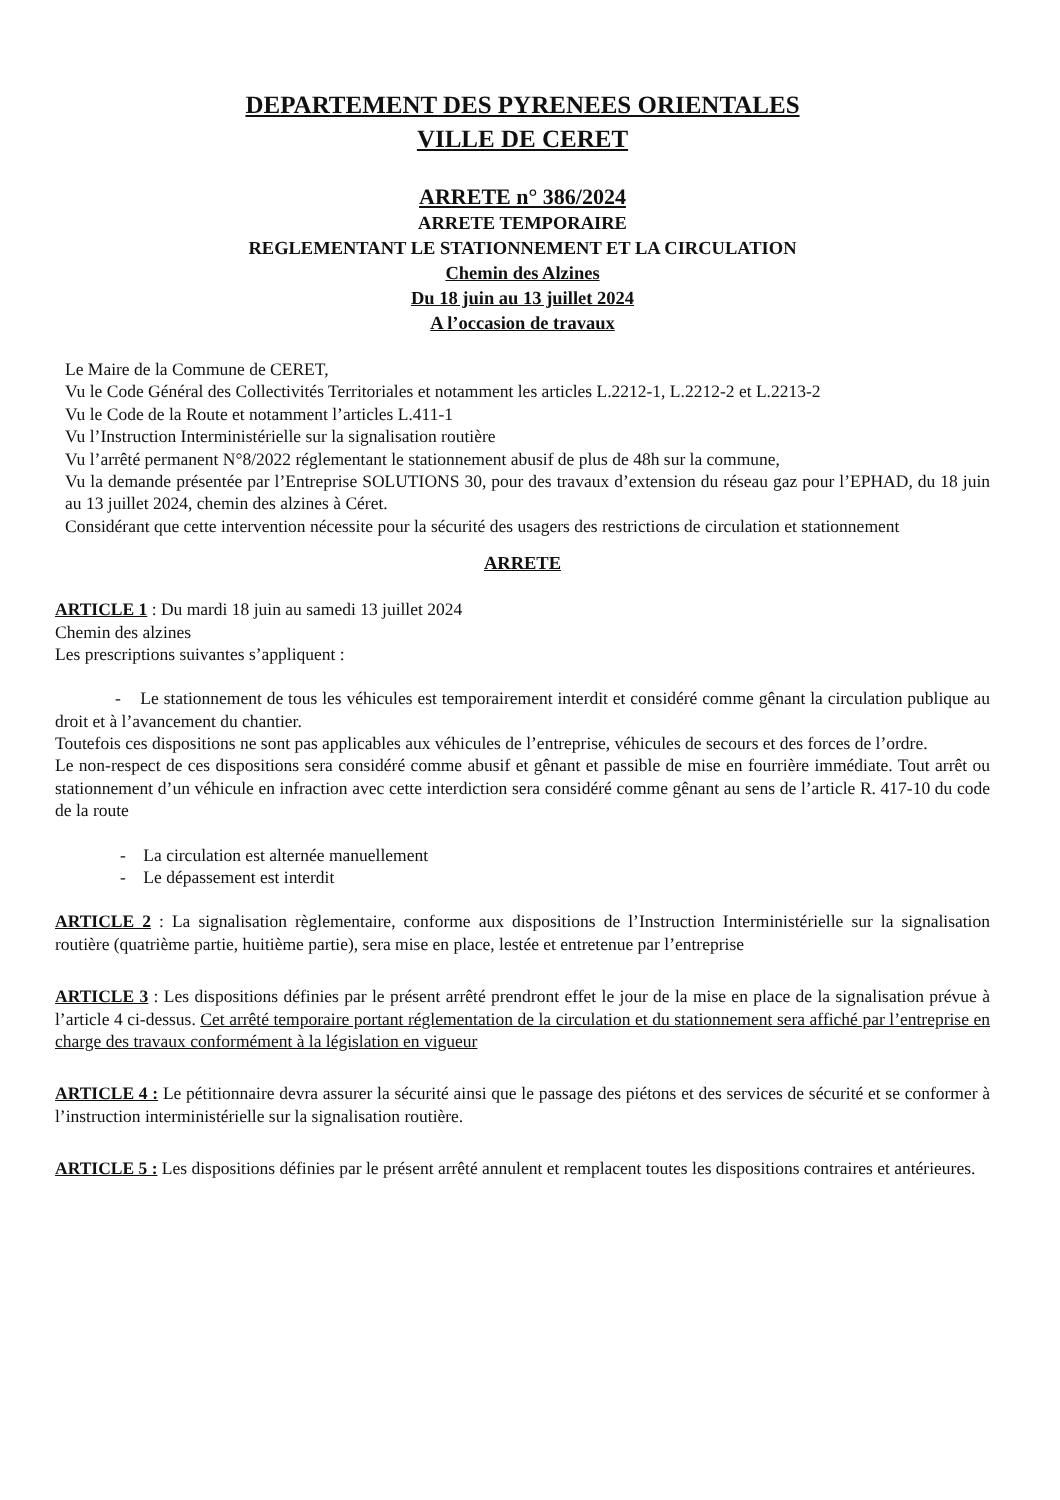DEPARTEMENT DES PYRENEES ORIENTALES
VILLE DE CERET
ARRETE n° 386/2024
ARRETE TEMPORAIRE
REGLEMENTANT LE STATIONNEMENT ET LA CIRCULATION
Chemin des Alzines
Du 18 juin au 13 juillet 2024
A l’occasion de travaux
Le Maire de la Commune de CERET,
Vu le Code Général des Collectivités Territoriales et notamment les articles L.2212-1, L.2212-2 et L.2213-2
Vu le Code de la Route et notamment l’articles L.411-1
Vu l’Instruction Interministérielle sur la signalisation routière
Vu l’arrêté permanent N°8/2022 réglementant le stationnement abusif de plus de 48h sur la commune,
Vu la demande présentée par l’Entreprise SOLUTIONS 30, pour des travaux d’extension du réseau gaz pour l’EPHAD, du 18 juin au 13 juillet 2024, chemin des alzines à Céret.
Considérant que cette intervention nécessite pour la sécurité des usagers des restrictions de circulation et stationnement
ARRETE
ARTICLE 1 : Du mardi 18 juin au samedi 13 juillet 2024
Chemin des alzines
Les prescriptions suivantes s’appliquent :
- Le stationnement de tous les véhicules est temporairement interdit et considéré comme gênant la circulation publique au droit et à l’avancement du chantier.
Toutefois ces dispositions ne sont pas applicables aux véhicules de l’entreprise, véhicules de secours et des forces de l’ordre.
Le non-respect de ces dispositions sera considéré comme abusif et gênant et passible de mise en fourrière immédiate. Tout arrêt ou stationnement d’un véhicule en infraction avec cette interdiction sera considéré comme gênant au sens de l’article R. 417-10 du code de la route
- La circulation est alternée manuellement
- Le dépassement est interdit
ARTICLE 2 : La signalisation règlementaire, conforme aux dispositions de l’Instruction Interministérielle sur la signalisation routière (quatrième partie, huitième partie), sera mise en place, lestée et entretenue par l’entreprise
ARTICLE 3 : Les dispositions définies par le présent arrêté prendront effet le jour de la mise en place de la signalisation prévue à l’article 4 ci-dessus. Cet arrêté temporaire portant réglementation de la circulation et du stationnement sera affiché par l’entreprise en charge des travaux conformément à la législation en vigueur
ARTICLE 4 : Le pétitionnaire devra assurer la sécurité ainsi que le passage des piétons et des services de sécurité et se conformer à l’instruction interministérielle sur la signalisation routière.
ARTICLE 5 : Les dispositions définies par le présent arrêté annulent et remplacent toutes les dispositions contraires et antérieures.